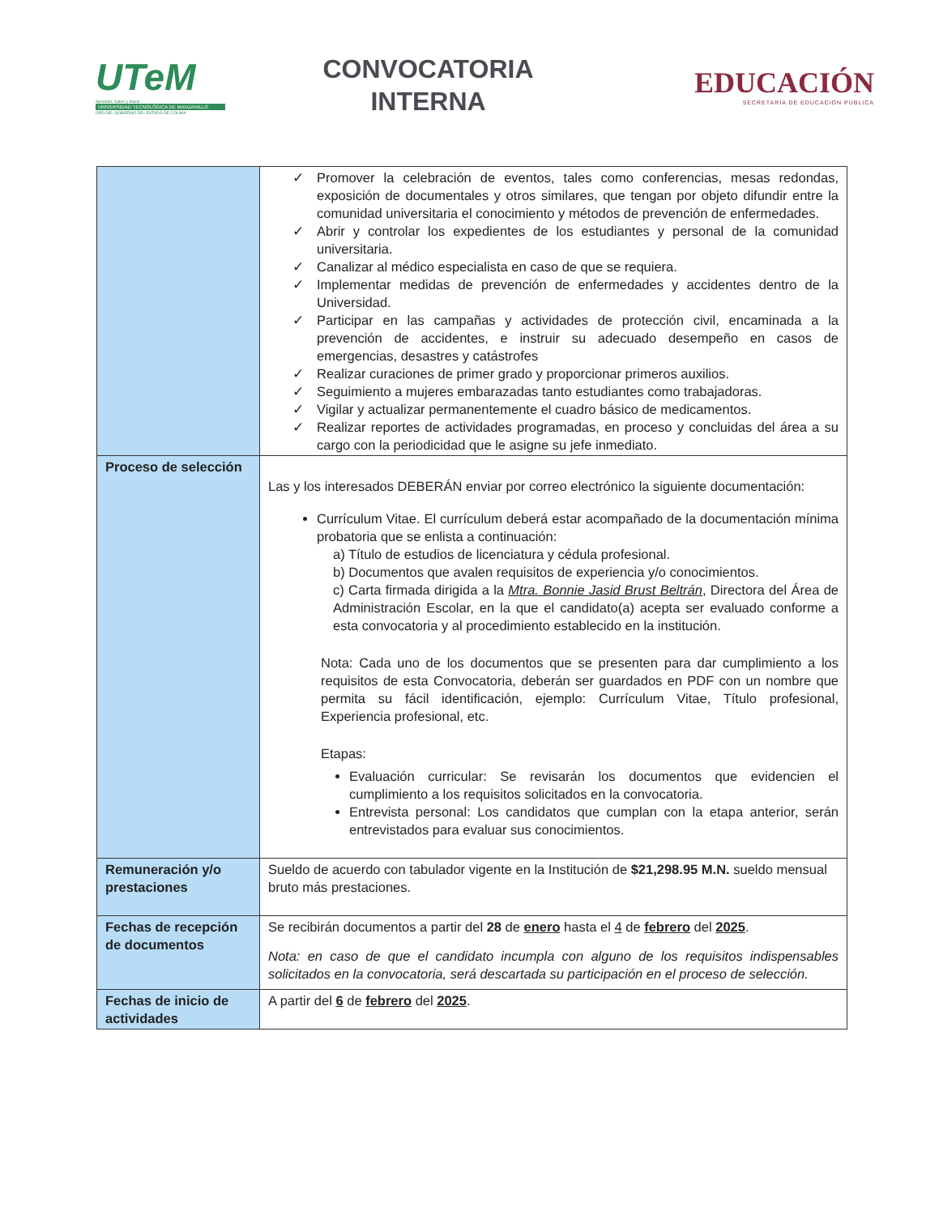UTeM
Aprender, Saber y Hacer
UNIVERSIDAD TECNOLÓGICA DE MANZANILLO
OPD DEL GOBIERNO DEL ESTADO DE COLIMA
CONVOCATORIA
INTERNA
EDUCACIÓN
SECRETARÍA DE EDUCACIÓN PÚBLICA
| | ✓ Promover la celebración de eventos, tales como conferencias, mesas redondas, exposición de documentales y otros similares, que tengan por objeto difundir entre la comunidad universitaria el conocimiento y métodos de prevención de enfermedades. ✓ Abrir y controlar los expedientes de los estudiantes y personal de la comunidad universitaria. ✓ Canalizar al médico especialista en caso de que se requiera. ✓ Implementar medidas de prevención de enfermedades y accidentes dentro de la Universidad. ✓ Participar en las campañas y actividades de protección civil, encaminada a la prevención de accidentes, e instruir su adecuado desempeño en casos de emergencias, desastres y catástrofes ✓ Realizar curaciones de primer grado y proporcionar primeros auxilios. ✓ Seguimiento a mujeres embarazadas tanto estudiantes como trabajadoras. ✓ Vigilar y actualizar permanentemente el cuadro básico de medicamentos. ✓ Realizar reportes de actividades programadas, en proceso y concluidas del área a su cargo con la periodicidad que le asigne su jefe inmediato. |
| Proceso de selección | Las y los interesados DEBERÁN enviar por correo electrónico la siguiente documentación: Currículum Vitae. El currículum deberá estar acompañado de la documentación mínima probatoria que se enlista a continuación: a) Título de estudios de licenciatura y cédula profesional. b) Documentos que avalen requisitos de experiencia y/o conocimientos. c) Carta firmada dirigida a la Mtra. Bonnie Jasid Brust Beltrán , Directora del Área de Administración Escolar, en la que el candidato(a) acepta ser evaluado conforme a esta convocatoria y al procedimiento establecido en la institución. Nota: Cada uno de los documentos que se presenten para dar cumplimiento a los requisitos de esta Convocatoria, deberán ser guardados en PDF con un nombre que permita su fácil identificación, ejemplo: Currículum Vitae, Título profesional, Experiencia profesional, etc. Etapas: Evaluación curricular: Se revisarán los documentos que evidencien el cumplimiento a los requisitos solicitados en la convocatoria. Entrevista personal: Los candidatos que cumplan con la etapa anterior, serán entrevistados para evaluar sus conocimientos. |
| Remuneración y/o prestaciones | Sueldo de acuerdo con tabulador vigente en la Institución de $21,298.95 M.N. sueldo mensual bruto más prestaciones. |
| Fechas de recepción de documentos | Se recibirán documentos a partir del 28 de enero hasta el 4 de febrero del 2025 . Nota: en caso de que el candidato incumpla con alguno de los requisitos indispensables solicitados en la convocatoria, será descartada su participación en el proceso de selección. |
| Fechas de inicio de actividades | A partir del 6 de febrero del 2025 . |